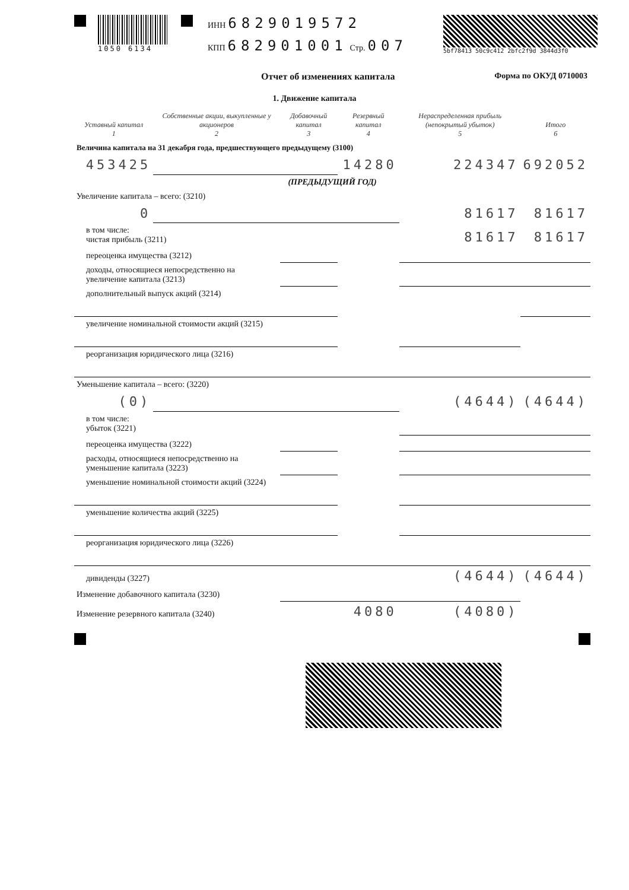1050 6134
ИНН 6829019572
КПП 682901001 Стр. 007
5bf78413 50c9c412 2bfc2f9d 3844d3f0
Отчет об изменениях капитала Форма по ОКУД 0710003
1. Движение капитала
| Уставный капитал 1 | Собственные акции, выкупленные у акционеров 2 | Добавочный капитал 3 | Резервный капитал 4 | Нераспределенная прибыль (непокрытый убыток) 5 | Итого 6 |
| --- | --- | --- | --- | --- | --- |
| Величина капитала на 31 декабря года, предшествующего предыдущему (3100) | | | | | |
| 453425 | | | 14280 | 224347 | 692052 |
| (ПРЕДЫДУЩИЙ ГОД) | | | | | |
| Увеличение капитала – всего: (3210) | | | | | |
| 0 | | | | 81617 | 81617 |
| в том числе: чистая прибыль (3211) | | | | 81617 | 81617 |
| переоценка имущества (3212) | | | | | |
| доходы, относящиеся непосредственно на увеличение капитала (3213) | | | | | |
| дополнительный выпуск акций (3214) | | | | | |
| увеличение номинальной стоимости акций (3215) | | | | | |
| реорганизация юридического лица (3216) | | | | | |
| Уменьшение капитала – всего: (3220) | | | | | |
| (0) | | | | (4644) | (4644) |
| в том числе: убыток (3221) | | | | | |
| переоценка имущества (3222) | | | | | |
| расходы, относящиеся непосредственно на уменьшение капитала (3223) | | | | | |
| уменьшение номинальной стоимости акций (3224) | | | | | |
| уменьшение количества акций (3225) | | | | | |
| реорганизация юридического лица (3226) | | | | | |
| дивиденды (3227) | | | | (4644) | (4644) |
| Изменение добавочного капитала (3230) | | | | | |
| Изменение резервного капитала (3240) | | | 4080 | (4080) | |